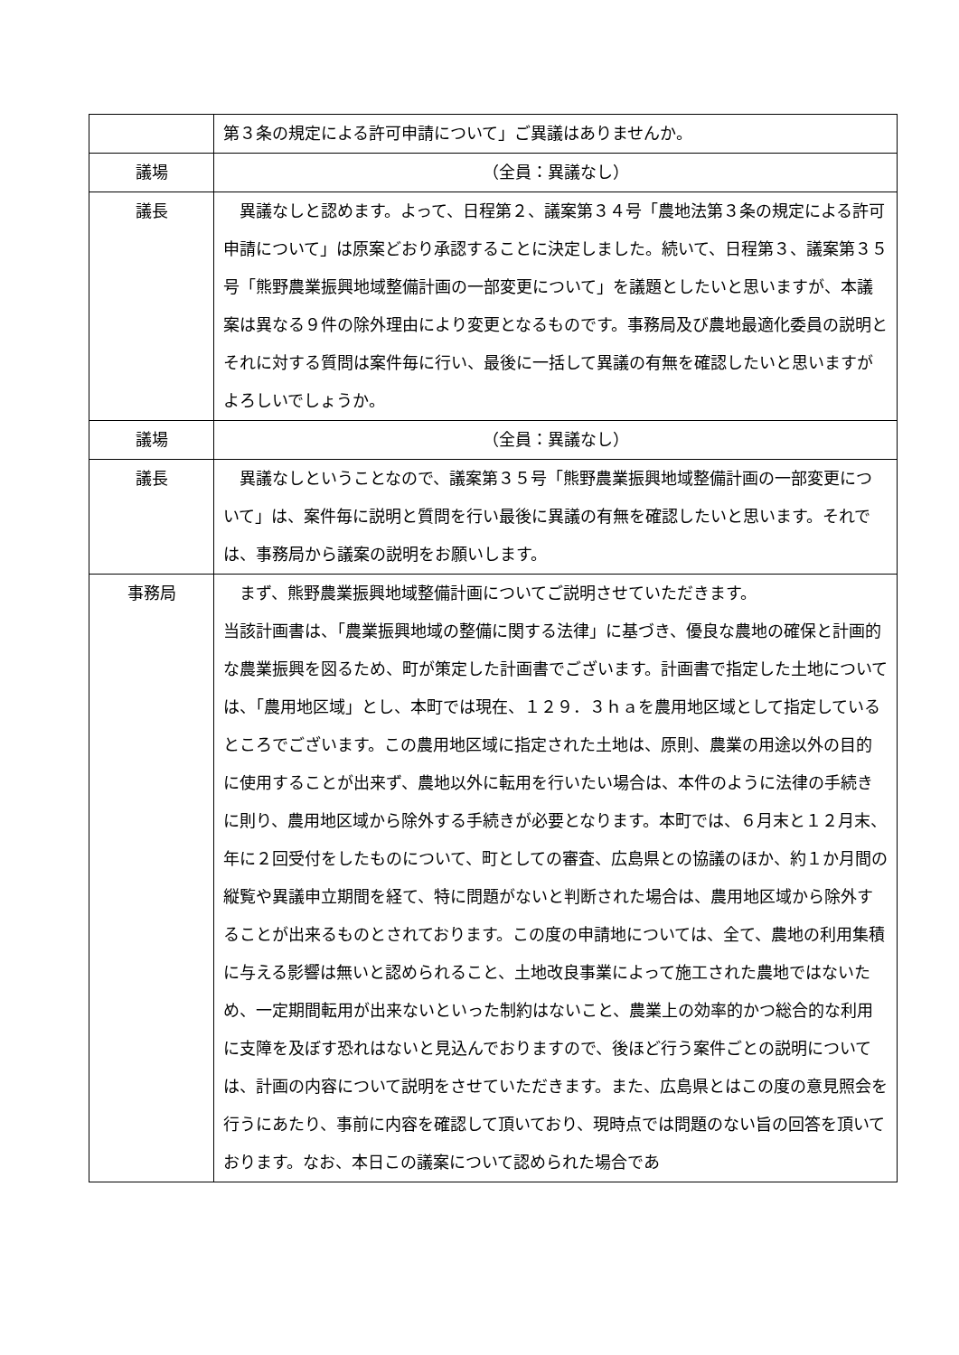| | 第３条の規定による許可申請について」ご異議はありませんか。 |
| 議場 | （全員：異議なし） |
| 議長 | 異議なしと認めます。よって、日程第２、議案第３４号「農地法第３条の規定による許可申請について」は原案どおり承認することに決定しました。続いて、日程第３、議案第３５号「熊野農業振興地域整備計画の一部変更について」を議題としたいと思いますが、本議案は異なる９件の除外理由により変更となるものです。事務局及び農地最適化委員の説明とそれに対する質問は案件毎に行い、最後に一括して異議の有無を確認したいと思いますがよろしいでしょうか。 |
| 議場 | （全員：異議なし） |
| 議長 | 異議なしということなので、議案第３５号「熊野農業振興地域整備計画の一部変更について」は、案件毎に説明と質問を行い最後に異議の有無を確認したいと思います。それでは、事務局から議案の説明をお願いします。 |
| 事務局 | まず、熊野農業振興地域整備計画についてご説明させていただきます。 当該計画書は、「農業振興地域の整備に関する法律」に基づき、優良な農地の確保と計画的な農業振興を図るため、町が策定した計画書でございます。計画書で指定した土地については、「農用地区域」とし、本町では現在、１２９．３ｈａを農用地区域として指定しているところでございます。この農用地区域に指定された土地は、原則、農業の用途以外の目的に使用することが出来ず、農地以外に転用を行いたい場合は、本件のように法律の手続きに則り、農用地区域から除外する手続きが必要となります。本町では、６月末と１２月末、年に２回受付をしたものについて、町としての審査、広島県との協議のほか、約１か月間の縦覧や異議申立期間を経て、特に問題がないと判断された場合は、農用地区域から除外することが出来るものとされております。この度の申請地については、全て、農地の利用集積に与える影響は無いと認められること、土地改良事業によって施工された農地ではないため、一定期間転用が出来ないといった制約はないこと、農業上の効率的かつ総合的な利用に支障を及ぼす恐れはないと見込んでおりますので、後ほど行う案件ごとの説明については、計画の内容について説明をさせていただきます。また、広島県とはこの度の意見照会を行うにあたり、事前に内容を確認して頂いており、現時点では問題のない旨の回答を頂いております。なお、本日この議案について認められた場合であ |